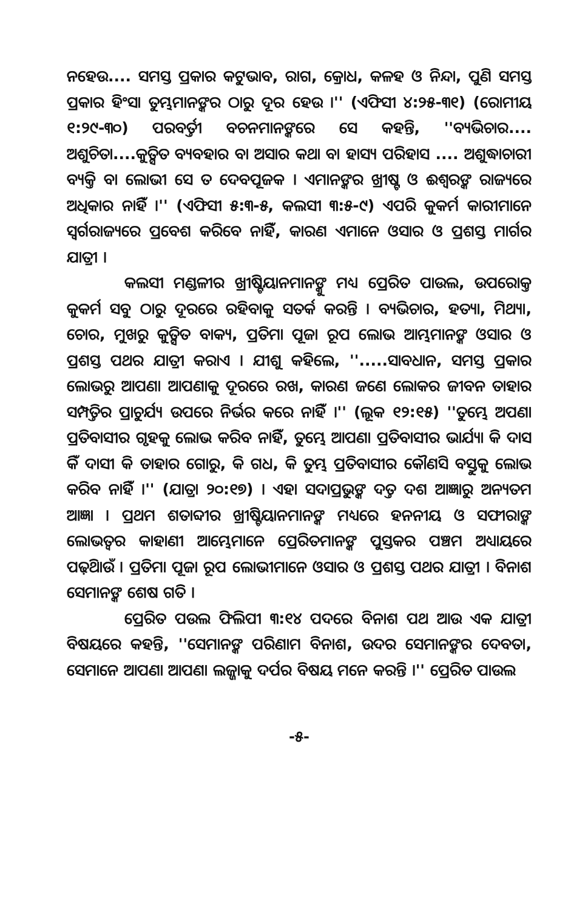ନହେଉ.... ସମସ୍ତ ପ୍ରକାର କଟୁଭାବ, ରାଗ, କ୍ରୋଧ, କଳହ ଓ ନିନ୍ଦା, ପୁଣି ସମସ୍ତ ପ୍ରକାର ହିଂସା ତୁମ୍ଭମାନଙ୍କର ଠାରୁ ଦୂର ହେଉ ।'' (ଏଫିସୀ ୪:୨୫-୩୧) (ରୋମୀୟ ୧:୨୯-୩୦) ପରବର୍ତ୍ତୀ ବଚନମାନଙ୍କରେ ସେ କହନ୍ତି, ''ବ୍ୟଭିଚାର.... ଅଶୁଚିତା....କୁତ୍ସିତ ବ୍ୟବହାର ବା ଅସାର କଥା ବା ହାସ୍ୟ ପରିହାସ .... ଅଶୁଦ୍ଧାଚାରୀ ବ୍ୟକ୍ତି ବା ଲୋଭୀ ସେ ତ ଦେବପୂଜକ । ଏମାନଙ୍କର ଖ୍ରୀଷ୍ଟ ଓ ଈଶ୍ୱରଙ୍କ ରାଜ୍ୟରେ ଅଧିକାର ନାହିଁ ।'' (ଏଫିସୀ ୫:୩-୫, କଲସୀ ୩:୫-୯) ଏପରି କୁକର୍ମ କାରୀମାନେ ସ୍ୱର୍ଗରାଜ୍ୟରେ ପ୍ରବେଶ କରିବେ ନାହିଁ, କାରଣ ଏମାନେ ଓସାର ଓ ପ୍ରଶସ୍ତ ମାର୍ଗର ଯାତ୍ରୀ ।
କଲସୀ ମଣ୍ଡଳୀର ଖ୍ରୀଷ୍ଟିୟାନମାନଙ୍କୁ ମଧ୍ୟ ପ୍ରେରିତ ପାଉଲ, ଉପରୋକ୍ତ କୁକର୍ମ ସବୁ ଠାରୁ ଦୂରରେ ରହିବାକୁ ସତର୍କ କରନ୍ତି । ବ୍ୟଭିଚାର, ହତ୍ୟା, ମିଥ୍ୟା, ଚୋର, ମୁଖରୁ କୁତ୍ସିତ ବାକ୍ୟ, ପ୍ରତିମା ପୂଜା ରୂପ ଲୋଭ ଆମ୍ଭମାନଙ୍କ ଓସାର ଓ ପ୍ରଶସ୍ତ ପଥର ଯାତ୍ରୀ କରାଏ । ଯୀଶୁ କହିଲେ, ''.....ସାବଧାନ, ସମସ୍ତ ପ୍ରକାର ଲୋଭରୁ ଆପଣା ଆପଣାକୁ ଦୂରରେ ରଖ, କାରଣ ଜଣେ ଲୋକର ଜୀବନ ତାହାର ସମ୍ପତ୍ତିର ପ୍ରାଚୁର୍ଯ୍ୟ ଉପରେ ନିର୍ଭର କରେ ନାହିଁ ।'' (ଲୂକ ୧୨:୧୫) ''ତୁମ୍ଭେ ଅପଣା ପ୍ରତିବାସୀର ଗୃହକୁ ଲୋଭ କରିବ ନାହିଁ, ତୁମ୍ଭେ ଆପଣା ପ୍ରତିବାସୀର ଭାର୍ଯ୍ୟା କି ଦାସ କିଁ ଦାସୀ କି ତାହାର ଗୋରୁ, କି ଗଧ, କି ତୁମ୍ଭ ପ୍ରତିବାସୀର କୌଣସି ବସ୍ତୁକୁ ଲୋଭ କରିବ ନାହିଁ ।'' (ଯାତ୍ରା ୨୦:୧୭) । ଏହା ସଦାପ୍ରଭୁଙ୍କ ଦତ୍ତ ଦଶ ଆଜ୍ଞାରୁ ଅନ୍ୟତମ ଆଜ୍ଞା । ପ୍ରଥମ ଶତାବ୍ଦୀର ଖ୍ରୀଷ୍ଟିୟାନମାନଙ୍କ ମଧ୍ୟରେ ହନନୀୟ ଓ ସଫୀରାଙ୍କ ଲୋଭତ୍ୱର କାହାଣୀ ଆମ୍ଭେମାନେ ପ୍ରେରିତମାନଙ୍କ ପୁସ୍ତକର ପଞ୍ଚମ ଅଧ୍ୟାୟରେ ପଢ଼ିଥାଉଁ । ପ୍ରତିମା ପୂଜା ରୂପ ଲୋଭୀମାନେ ଓସାର ଓ ପ୍ରଶସ୍ତ ପଥର ଯାତ୍ରୀ । ବିନାଶ ସେମାନଙ୍କ ଶେଷ ଗତି ।
ପ୍ରେରିତ ପଉଲ ଫିଲିପୀ ୩:୧୪ ପଦରେ ବିନାଶ ପଥ ଆଉ ଏକ ଯାତ୍ରୀ ବିଷୟରେ କହନ୍ତି, ''ସେମାନଙ୍କ ପରିଣାମ ବିନାଶ, ଉଦର ସେମାନଙ୍କର ଦେବତା, ସେମାନେ ଆପଣା ଆପଣା ଲଜ୍ଜାକୁ ଦର୍ପର ବିଷୟ ମନେ କରନ୍ତି ।'' ପ୍ରେରିତ ପାଉଲ
-୫-